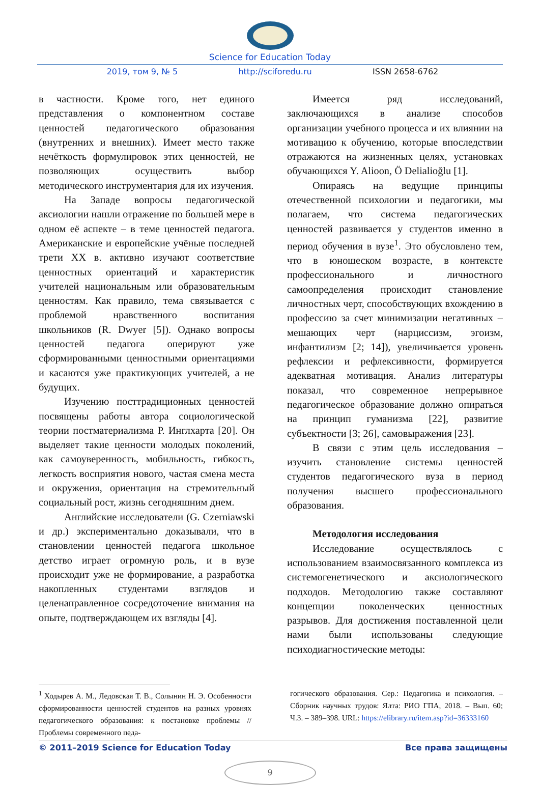Science for Education Today
2019, том 9, № 5 http://sciforedu.ru ISSN 2658-6762
в частности. Кроме того, нет единого представления о компонентном составе ценностей педагогического образования (внутренних и внешних). Имеет место также нечёткость формулировок этих ценностей, не позволяющих осуществить выбор методического инструментария для их изучения.
На Западе вопросы педагогической аксиологии нашли отражение по большей мере в одном её аспекте – в теме ценностей педагога. Американские и европейские учёные последней трети XX в. активно изучают соответствие ценностных ориентаций и характеристик учителей национальным или образовательным ценностям. Как правило, тема связывается с проблемой нравственного воспитания школьников (R. Dwyer [5]). Однако вопросы ценностей педагога оперируют уже сформированными ценностными ориентациями и касаются уже практикующих учителей, а не будущих.
Изучению посттрадиционных ценностей посвящены работы автора социологической теории постматериализма Р. Инглхарта [20]. Он выделяет такие ценности молодых поколений, как самоуверенность, мобильность, гибкость, легкость восприятия нового, частая смена места и окружения, ориентация на стремительный социальный рост, жизнь сегодняшним днем.
Английские исследователи (G. Czerniawski и др.) экспериментально доказывали, что в становлении ценностей педагога школьное детство играет огромную роль, и в вузе происходит уже не формирование, а разработка накопленных студентами взглядов и целенаправленное сосредоточение внимания на опыте, подтверждающем их взгляды [4].
Имеется ряд исследований, заключающихся в анализе способов организации учебного процесса и их влиянии на мотивацию к обучению, которые впоследствии отражаются на жизненных целях, установках обучающихся Y. Alioon, Ö Delialioğlu [1].
Опираясь на ведущие принципы отечественной психологии и педагогики, мы полагаем, что система педагогических ценностей развивается у студентов именно в период обучения в вузе<sup>1</sup>. Это обусловлено тем, что в юношеском возрасте, в контексте профессионального и личностного самоопределения происходит становление личностных черт, способствующих вхождению в профессию за счет минимизации негативных – мешающих черт (нарциссизм, эгоизм, инфантилизм [2; 14]), увеличивается уровень рефлексии и рефлексивности, формируется адекватная мотивация. Анализ литературы показал, что современное непрерывное педагогическое образование должно опираться на принцип гуманизма [22], развитие субъектности [3; 26], самовыражения [23].
В связи с этим цель исследования – изучить становление системы ценностей студентов педагогического вуза в период получения высшего профессионального образования.
Методология исследования
Исследование осуществлялось с использованием взаимосвязанного комплекса из системогенетического и аксиологического подходов. Методологию также составляют концепции поколенческих ценностных разрывов. Для достижения поставленной цели нами были использованы следующие психодиагностические методы:
<sup>1</sup> Ходырев А. М., Ледовская Т. В., Солынин Н. Э. Особенности сформированности ценностей студентов на разных уровнях педагогического образования: к постановке проблемы // Проблемы современного педа-
гогического образования. Сер.: Педагогика и психология. – Сборник научных трудов: Ялта: РИО ГПА, 2018. – Вып. 60; Ч.3. – 389–398. URL: https://elibrary.ru/item.asp?id=36333160
© 2011–2019 Science for Education Today Все права защищены
9